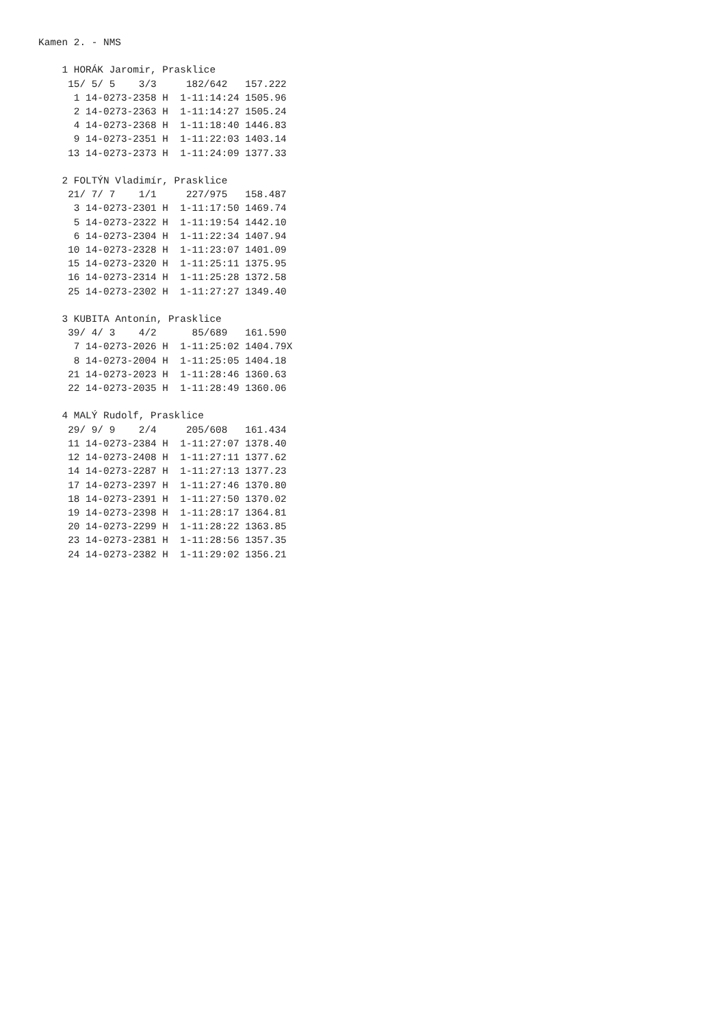Kamen 2. - NMS

    1 HORÁK Jaromir, Prasklice
     15/ 5/ 5    3/3     182/642   157.222
      1 14-0273-2358 H  1-11:14:24 1505.96
      2 14-0273-2363 H  1-11:14:27 1505.24
      4 14-0273-2368 H  1-11:18:40 1446.83
      9 14-0273-2351 H  1-11:22:03 1403.14
     13 14-0273-2373 H  1-11:24:09 1377.33

    2 FOLTÝN Vladimír, Prasklice
     21/ 7/ 7    1/1     227/975   158.487
      3 14-0273-2301 H  1-11:17:50 1469.74
      5 14-0273-2322 H  1-11:19:54 1442.10
      6 14-0273-2304 H  1-11:22:34 1407.94
     10 14-0273-2328 H  1-11:23:07 1401.09
     15 14-0273-2320 H  1-11:25:11 1375.95
     16 14-0273-2314 H  1-11:25:28 1372.58
     25 14-0273-2302 H  1-11:27:27 1349.40

    3 KUBITA Antonín, Prasklice
     39/ 4/ 3    4/2      85/689   161.590
      7 14-0273-2026 H  1-11:25:02 1404.79X
      8 14-0273-2004 H  1-11:25:05 1404.18
     21 14-0273-2023 H  1-11:28:46 1360.63
     22 14-0273-2035 H  1-11:28:49 1360.06

    4 MALÝ Rudolf, Prasklice
     29/ 9/ 9    2/4     205/608   161.434
     11 14-0273-2384 H  1-11:27:07 1378.40
     12 14-0273-2408 H  1-11:27:11 1377.62
     14 14-0273-2287 H  1-11:27:13 1377.23
     17 14-0273-2397 H  1-11:27:46 1370.80
     18 14-0273-2391 H  1-11:27:50 1370.02
     19 14-0273-2398 H  1-11:28:17 1364.81
     20 14-0273-2299 H  1-11:28:22 1363.85
     23 14-0273-2381 H  1-11:28:56 1357.35
     24 14-0273-2382 H  1-11:29:02 1356.21